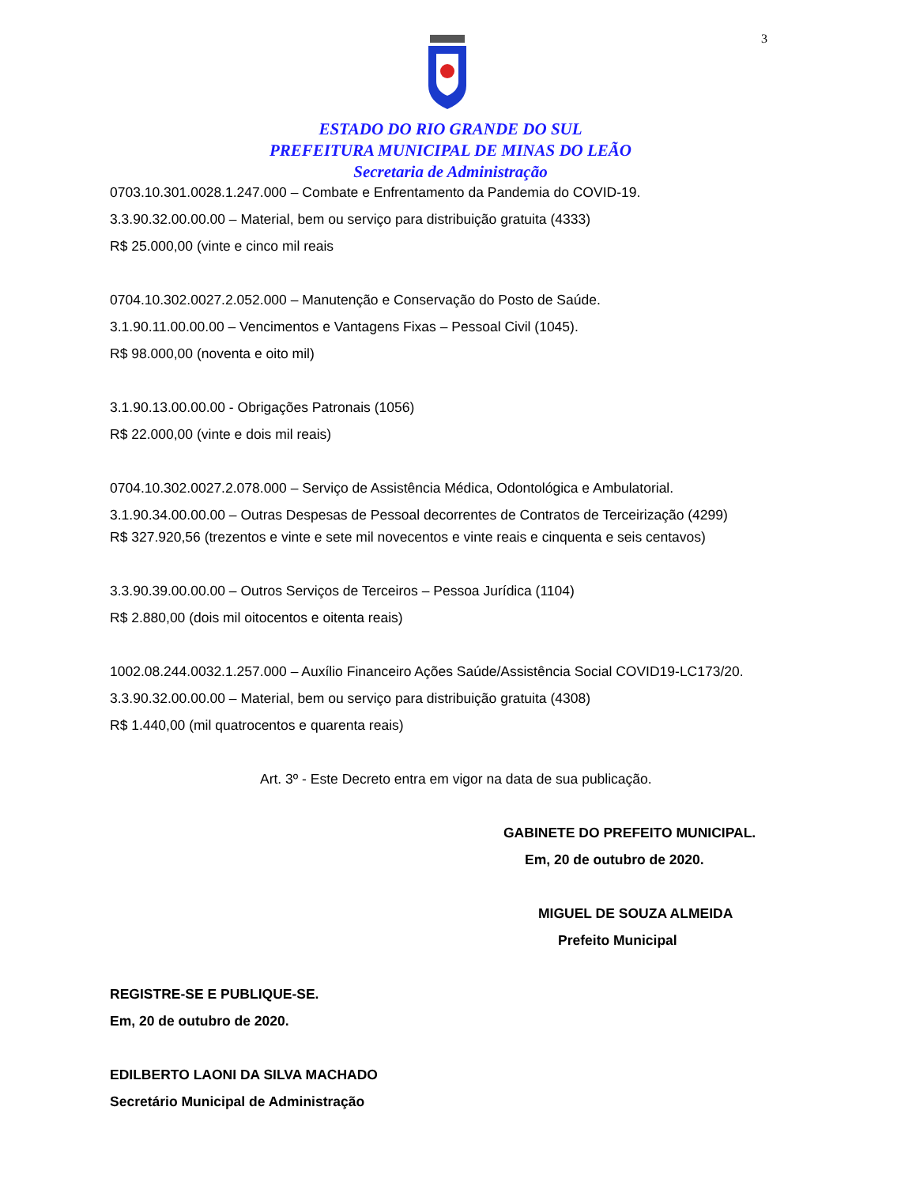3
ESTADO DO RIO GRANDE DO SUL
PREFEITURA MUNICIPAL DE MINAS DO LEÃO
Secretaria de Administração
0703.10.301.0028.1.247.000 – Combate e Enfrentamento da Pandemia do COVID-19.
3.3.90.32.00.00.00 – Material, bem ou serviço para distribuição gratuita (4333)
R$ 25.000,00 (vinte e cinco mil reais
0704.10.302.0027.2.052.000 – Manutenção e Conservação do Posto de Saúde.
3.1.90.11.00.00.00 – Vencimentos e Vantagens Fixas – Pessoal Civil (1045).
R$ 98.000,00 (noventa e oito mil)
3.1.90.13.00.00.00 - Obrigações Patronais (1056)
R$ 22.000,00 (vinte e dois mil reais)
0704.10.302.0027.2.078.000 – Serviço de Assistência Médica, Odontológica e Ambulatorial.
3.1.90.34.00.00.00 – Outras Despesas de Pessoal decorrentes de Contratos de Terceirização (4299)
R$ 327.920,56 (trezentos e vinte e sete mil novecentos e vinte reais e cinquenta e seis centavos)
3.3.90.39.00.00.00 – Outros Serviços de Terceiros – Pessoa Jurídica (1104)
R$ 2.880,00 (dois mil oitocentos e oitenta reais)
1002.08.244.0032.1.257.000 – Auxílio Financeiro Ações Saúde/Assistência Social COVID19-LC173/20.
3.3.90.32.00.00.00 – Material, bem ou serviço para distribuição gratuita (4308)
R$ 1.440,00 (mil quatrocentos e quarenta reais)
Art. 3º - Este Decreto entra em vigor na data de sua publicação.
GABINETE DO PREFEITO MUNICIPAL.
Em, 20 de outubro de 2020.
MIGUEL DE SOUZA ALMEIDA
Prefeito Municipal
REGISTRE-SE E PUBLIQUE-SE.
Em, 20 de outubro de 2020.
EDILBERTO LAONI DA SILVA MACHADO
Secretário Municipal de Administração